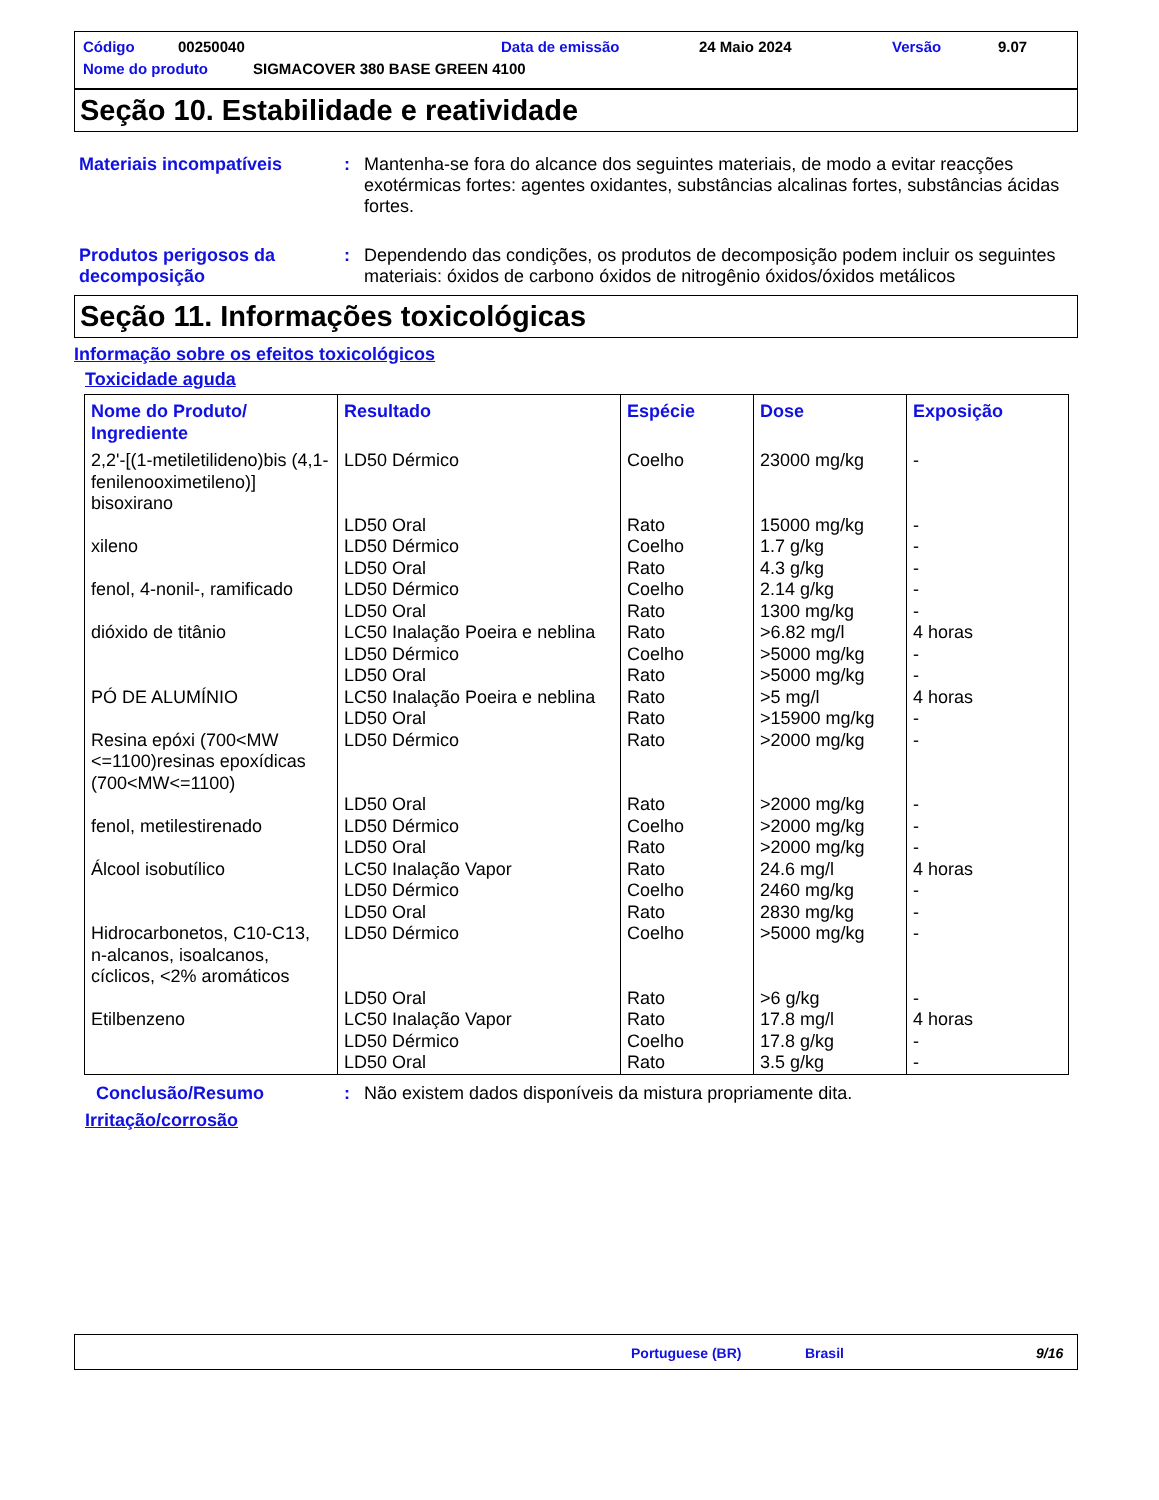Código 00250040 Data de emissão 24 Maio 2024 Versão 9.07
Nome do produto SIGMACOVER 380 BASE GREEN 4100
Seção 10. Estabilidade e reatividade
Materiais incompatíveis : Mantenha-se fora do alcance dos seguintes materiais, de modo a evitar reacções exotérmicas fortes: agentes oxidantes, substâncias alcalinas fortes, substâncias ácidas fortes.
Produtos perigosos da decomposição
: Dependendo das condições, os produtos de decomposição podem incluir os seguintes materiais: óxidos de carbono óxidos de nitrogênio óxidos/óxidos metálicos
Seção 11. Informações toxicológicas
Informação sobre os efeitos toxicológicos
Toxicidade aguda
| Nome do Produto/ Ingrediente | Resultado | Espécie | Dose | Exposição |
| --- | --- | --- | --- | --- |
| 2,2'-[(1-metiletilideno)bis (4,1-fenilenooximetileno)] bisoxirano | LD50 Dérmico | Coelho | 23000 mg/kg | - |
| | LD50 Oral | Rato | 15000 mg/kg | - |
| xileno | LD50 Dérmico | Coelho | 1.7 g/kg | - |
| | LD50 Oral | Rato | 4.3 g/kg | - |
| fenol, 4-nonil-, ramificado | LD50 Dérmico | Coelho | 2.14 g/kg | - |
| | LD50 Oral | Rato | 1300 mg/kg | - |
| dióxido de titânio | LC50 Inalação Poeira e neblina | Rato | >6.82 mg/l | 4 horas |
| | LD50 Dérmico | Coelho | >5000 mg/kg | - |
| | LD50 Oral | Rato | >5000 mg/kg | - |
| PÓ DE ALUMÍNIO | LC50 Inalação Poeira e neblina | Rato | >5 mg/l | 4 horas |
| | LD50 Oral | Rato | >15900 mg/kg | - |
| Resina epóxi (700<MW <=1100)resinas epoxídicas (700<MW<=1100) | LD50 Dérmico | Rato | >2000 mg/kg | - |
| | LD50 Oral | Rato | >2000 mg/kg | - |
| fenol, metilestirenado | LD50 Dérmico | Coelho | >2000 mg/kg | - |
| | LD50 Oral | Rato | >2000 mg/kg | - |
| Álcool isobutílico | LC50 Inalação Vapor | Rato | 24.6 mg/l | 4 horas |
| | LD50 Dérmico | Coelho | 2460 mg/kg | - |
| | LD50 Oral | Rato | 2830 mg/kg | - |
| Hidrocarbonetos, C10-C13, n-alcanos, isoalcanos, cíclicos, <2% aromáticos | LD50 Dérmico | Coelho | >5000 mg/kg | - |
| | LD50 Oral | Rato | >6 g/kg | - |
| Etilbenzeno | LC50 Inalação Vapor | Rato | 17.8 mg/l | 4 horas |
| | LD50 Dérmico | Coelho | 17.8 g/kg | - |
| | LD50 Oral | Rato | 3.5 g/kg | - |
Conclusão/Resumo : Não existem dados disponíveis da mistura propriamente dita.
Irritação/corrosão
Portuguese (BR) Brasil 9/16